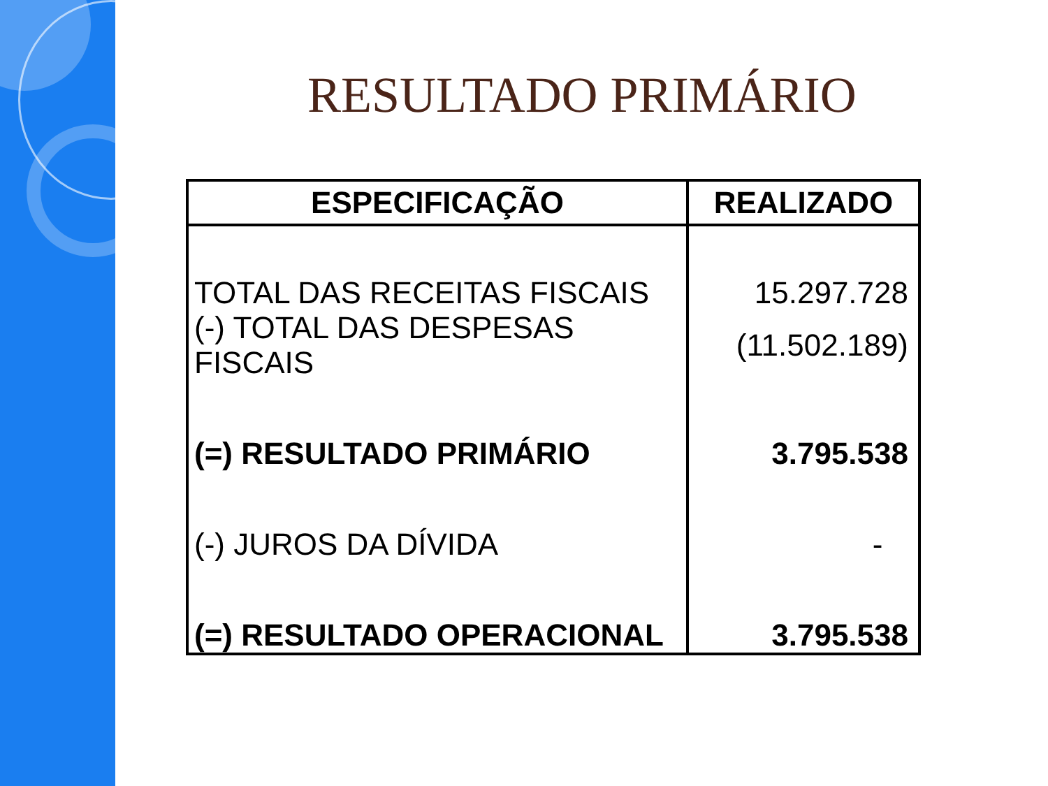RESULTADO PRIMÁRIO
| ESPECIFICAÇÃO | REALIZADO |
| --- | --- |
| TOTAL DAS RECEITAS FISCAIS | 15.297.728 |
| (-) TOTAL DAS DESPESAS FISCAIS | (11.502.189) |
| (=) RESULTADO PRIMÁRIO | 3.795.538 |
| (-) JUROS DA DÍVIDA | - |
| (=) RESULTADO OPERACIONAL | 3.795.538 |